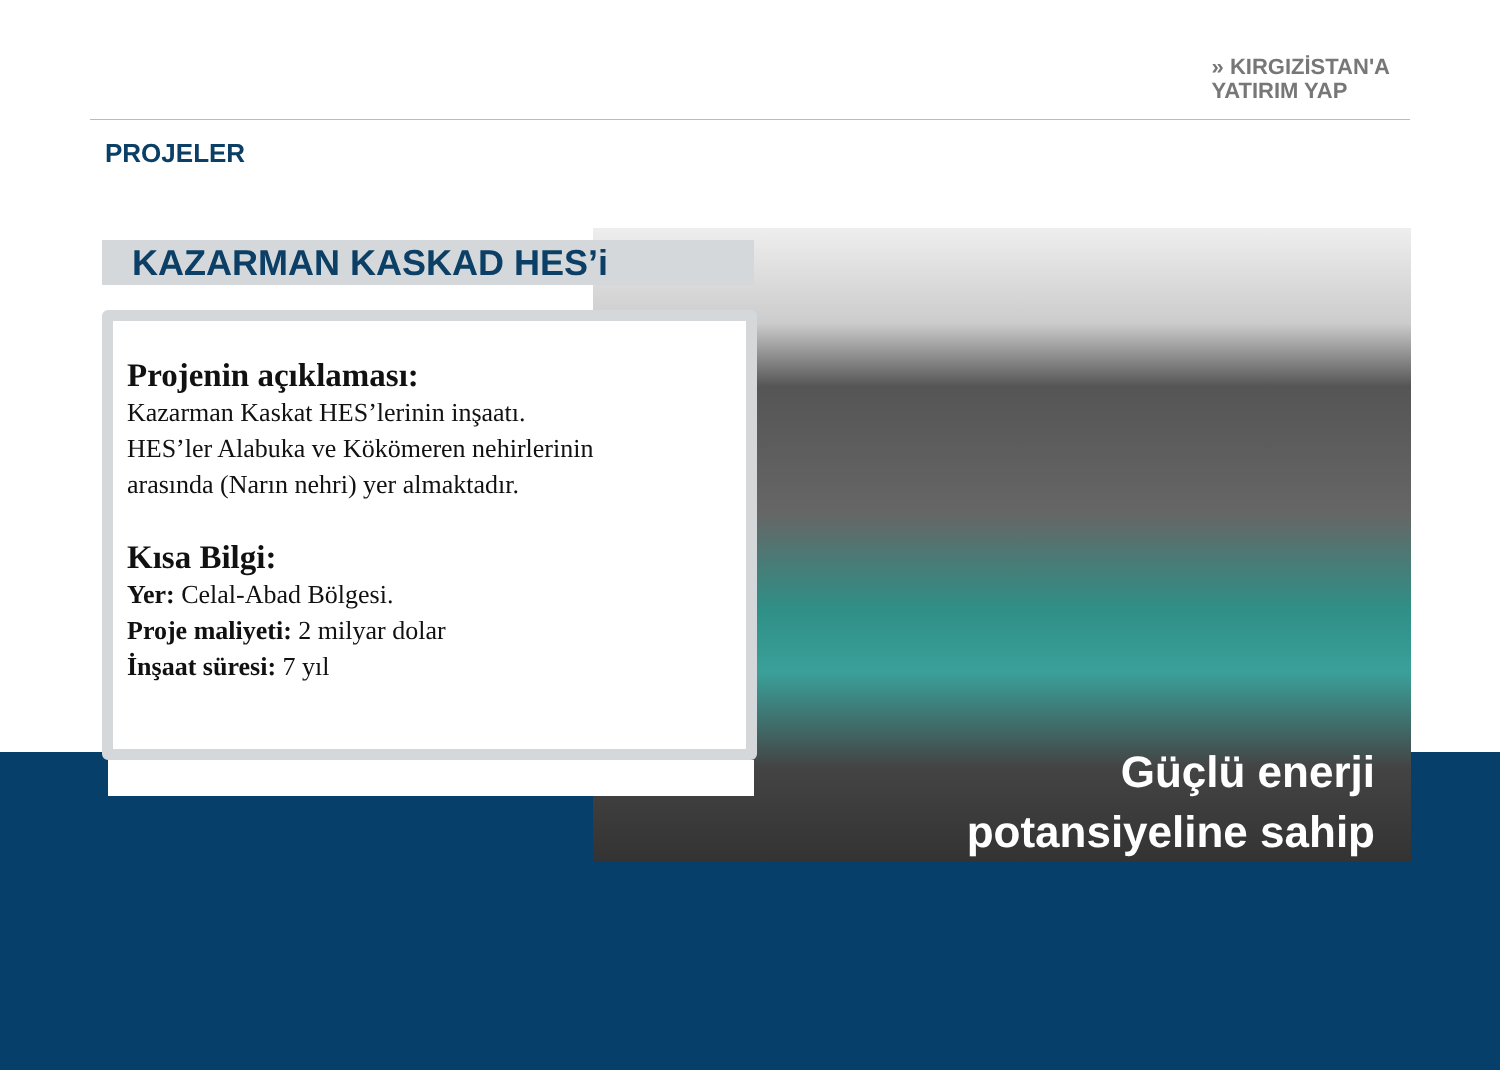» KIRGIZİSTAN'A
YATIRIM YAP
PROJELER
Güçlü enerji
potansiyeline sahip
KAZARMAN KASKAD HES’i
Projenin açıklaması:
Kazarman Kaskat HES’lerinin inşaatı.
HES’ler Alabuka ve Kökömeren nehirlerinin
arasında (Narın nehri) yer almaktadır.
Kısa Bilgi:
Yer: Celal-Abad Bölgesi.
Proje maliyeti: 2 milyar dolar
İnşaat süresi: 7 yıl